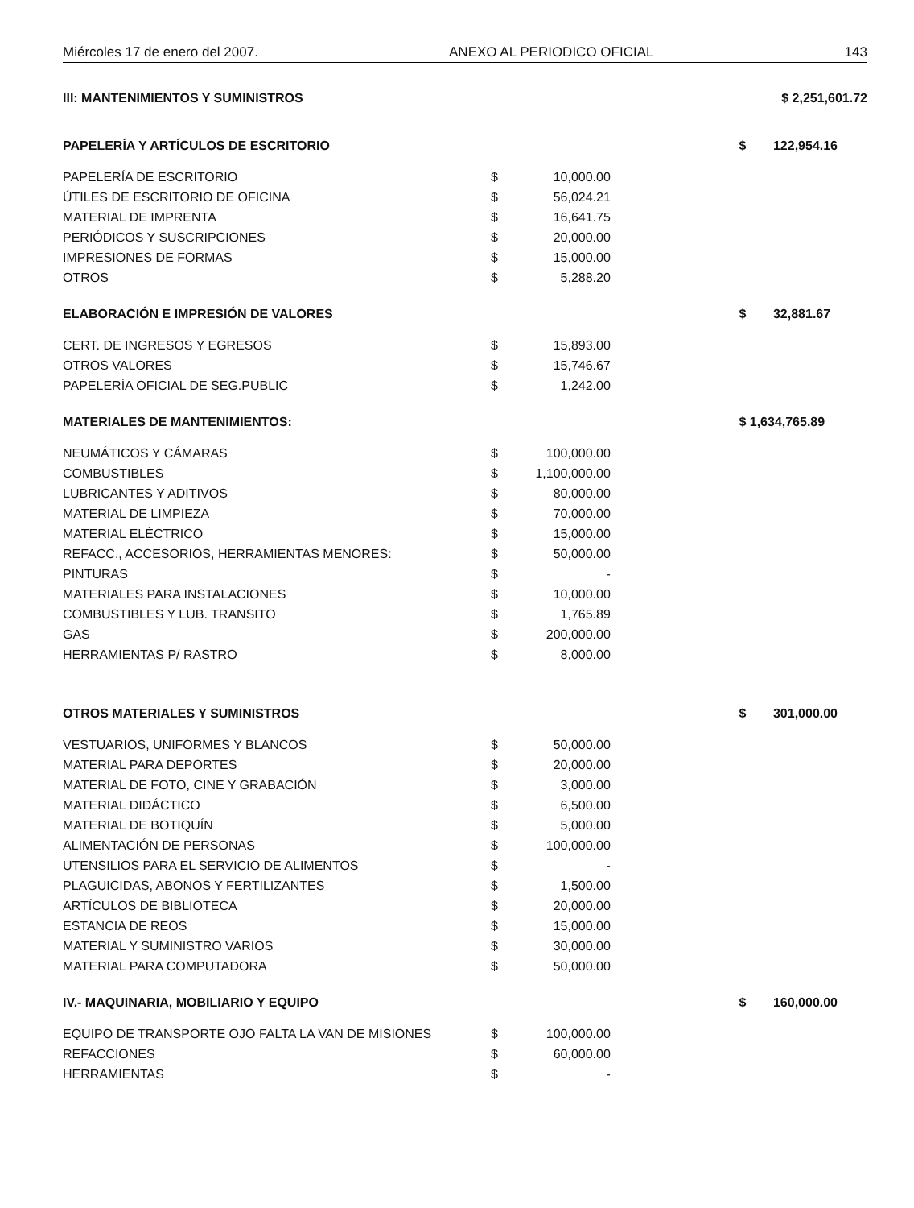Miércoles 17 de enero del 2007. ANEXO AL PERIODICO OFICIAL 143
| III: MANTENIMIENTOS Y SUMINISTROS | | | | | $ 2,251,601.72 |
| PAPELERÍA Y ARTÍCULOS DE ESCRITORIO | | | | $ | 122,954.16 |
| PAPELERÍA DE ESCRITORIO | $ | 10,000.00 | | | |
| ÚTILES DE ESCRITORIO DE OFICINA | $ | 56,024.21 | | | |
| MATERIAL DE IMPRENTA | $ | 16,641.75 | | | |
| PERIÓDICOS Y SUSCRIPCIONES | $ | 20,000.00 | | | |
| IMPRESIONES DE FORMAS | $ | 15,000.00 | | | |
| OTROS | $ | 5,288.20 | | | |
| ELABORACIÓN E IMPRESIÓN DE VALORES | | | | $ | 32,881.67 |
| CERT. DE INGRESOS Y EGRESOS | $ | 15,893.00 | | | |
| OTROS VALORES | $ | 15,746.67 | | | |
| PAPELERÍA OFICIAL DE SEG.PUBLIC | $ | 1,242.00 | | | |
| MATERIALES DE MANTENIMIENTOS: | | | | $ 1,634,765.89 | |
| NEUMÁTICOS Y CÁMARAS | $ | 100,000.00 | | | |
| COMBUSTIBLES | $ | 1,100,000.00 | | | |
| LUBRICANTES Y ADITIVOS | $ | 80,000.00 | | | |
| MATERIAL DE LIMPIEZA | $ | 70,000.00 | | | |
| MATERIAL ELÉCTRICO | $ | 15,000.00 | | | |
| REFACC., ACCESORIOS, HERRAMIENTAS MENORES: | $ | 50,000.00 | | | |
| PINTURAS | $ | - | | | |
| MATERIALES PARA INSTALACIONES | $ | 10,000.00 | | | |
| COMBUSTIBLES Y LUB. TRANSITO | $ | 1,765.89 | | | |
| GAS | $ | 200,000.00 | | | |
| HERRAMIENTAS P/ RASTRO | $ | 8,000.00 | | | |
| OTROS MATERIALES Y SUMINISTROS | | | | $ | 301,000.00 |
| VESTUARIOS, UNIFORMES Y BLANCOS | $ | 50,000.00 | | | |
| MATERIAL PARA DEPORTES | $ | 20,000.00 | | | |
| MATERIAL DE FOTO, CINE Y GRABACIÓN | $ | 3,000.00 | | | |
| MATERIAL DIDÁCTICO | $ | 6,500.00 | | | |
| MATERIAL DE BOTIQUÍN | $ | 5,000.00 | | | |
| ALIMENTACIÓN DE PERSONAS | $ | 100,000.00 | | | |
| UTENSILIOS PARA EL SERVICIO DE ALIMENTOS | $ | - | | | |
| PLAGUICIDAS, ABONOS Y FERTILIZANTES | $ | 1,500.00 | | | |
| ARTÍCULOS DE BIBLIOTECA | $ | 20,000.00 | | | |
| ESTANCIA DE REOS | $ | 15,000.00 | | | |
| MATERIAL Y SUMINISTRO VARIOS | $ | 30,000.00 | | | |
| MATERIAL PARA COMPUTADORA | $ | 50,000.00 | | | |
| IV.- MAQUINARIA, MOBILIARIO Y EQUIPO | | | | $ | 160,000.00 |
| EQUIPO DE TRANSPORTE OJO FALTA LA VAN DE MISIONES | $ | 100,000.00 | | | |
| REFACCIONES | $ | 60,000.00 | | | |
| HERRAMIENTAS | $ | - | | | |